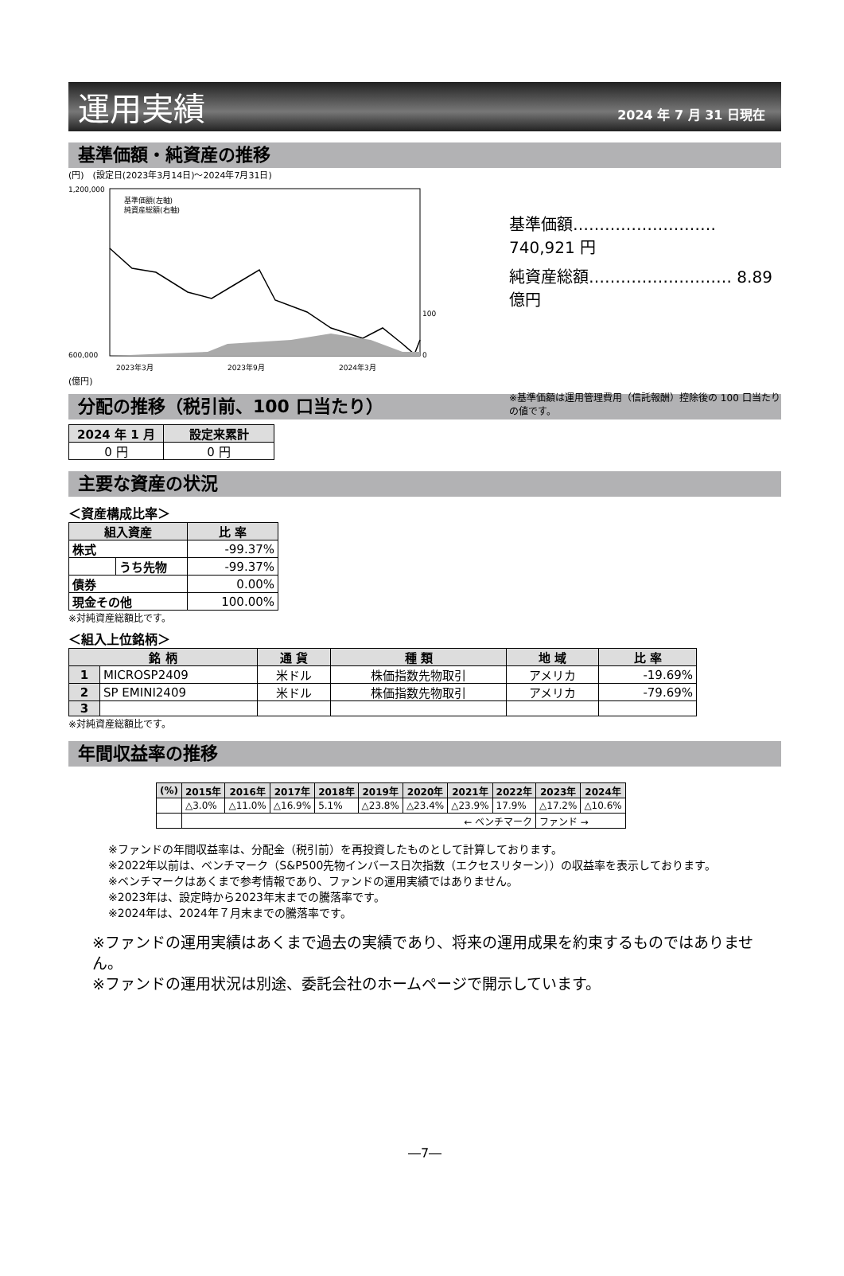運用実績
2024 年 7 月 31 日現在
基準価額・純資産の推移
(円)　(設定日(2023年3月14日)～2024年7月31日)
1,200,000
600,000
0
100
2023年3月
2023年9月
2024年3月
基準価額(左軸)
純資産総額(右軸)
(億円)
基準価額………………………740,921 円
純資産総額……………………… 8.89 億円
※基準価額は運用管理費用（信託報酬）控除後の 100 口当たりの値です。
分配の推移（税引前、100 口当たり）
| 2024 年 1 月 | 設定来累計 |
| --- | --- |
| 0 円 | 0 円 |
主要な資産の状況
＜資産構成比率＞
| 組入資産 | | 比 率 |
| --- | --- | --- |
| 株式 | | -99.37% |
| | うち先物 | -99.37% |
| 債券 | | 0.00% |
| 現金その他 | | 100.00% |
※対純資産総額比です。
＜組入上位銘柄＞
| 銘 柄 | | 通 貨 | 種 類 | 地 域 | 比 率 |
| --- | --- | --- | --- | --- | --- |
| 1 | MICROSP2409 | 米ドル | 株価指数先物取引 | アメリカ | -19.69% |
| 2 | SP EMINI2409 | 米ドル | 株価指数先物取引 | アメリカ | -79.69% |
| 3 | | | | | |
※対純資産総額比です。
年間収益率の推移
| (%) | 2015年 | 2016年 | 2017年 | 2018年 | 2019年 | 2020年 | 2021年 | 2022年 | 2023年 | 2024年 |
| --- | --- | --- | --- | --- | --- | --- | --- | --- | --- | --- |
| | △3.0% | △11.0% | △16.9% | 5.1% | △23.8% | △23.4% | △23.9% | 17.9% | △17.2% | △10.6% |
| | ← ベンチマーク | | | | | | | | ファンド → | |
※ファンドの年間収益率は、分配金（税引前）を再投資したものとして計算しております。
※2022年以前は、ベンチマーク（S&P500先物インバース日次指数（エクセスリターン））の収益率を表示しております。
※ベンチマークはあくまで参考情報であり、ファンドの運用実績ではありません。
※2023年は、設定時から2023年末までの騰落率です。
※2024年は、2024年７月末までの騰落率です。
※ファンドの運用実績はあくまで過去の実績であり、将来の運用成果を約束するものではありません。
※ファンドの運用状況は別途、委託会社のホームページで開示しています。
―7―